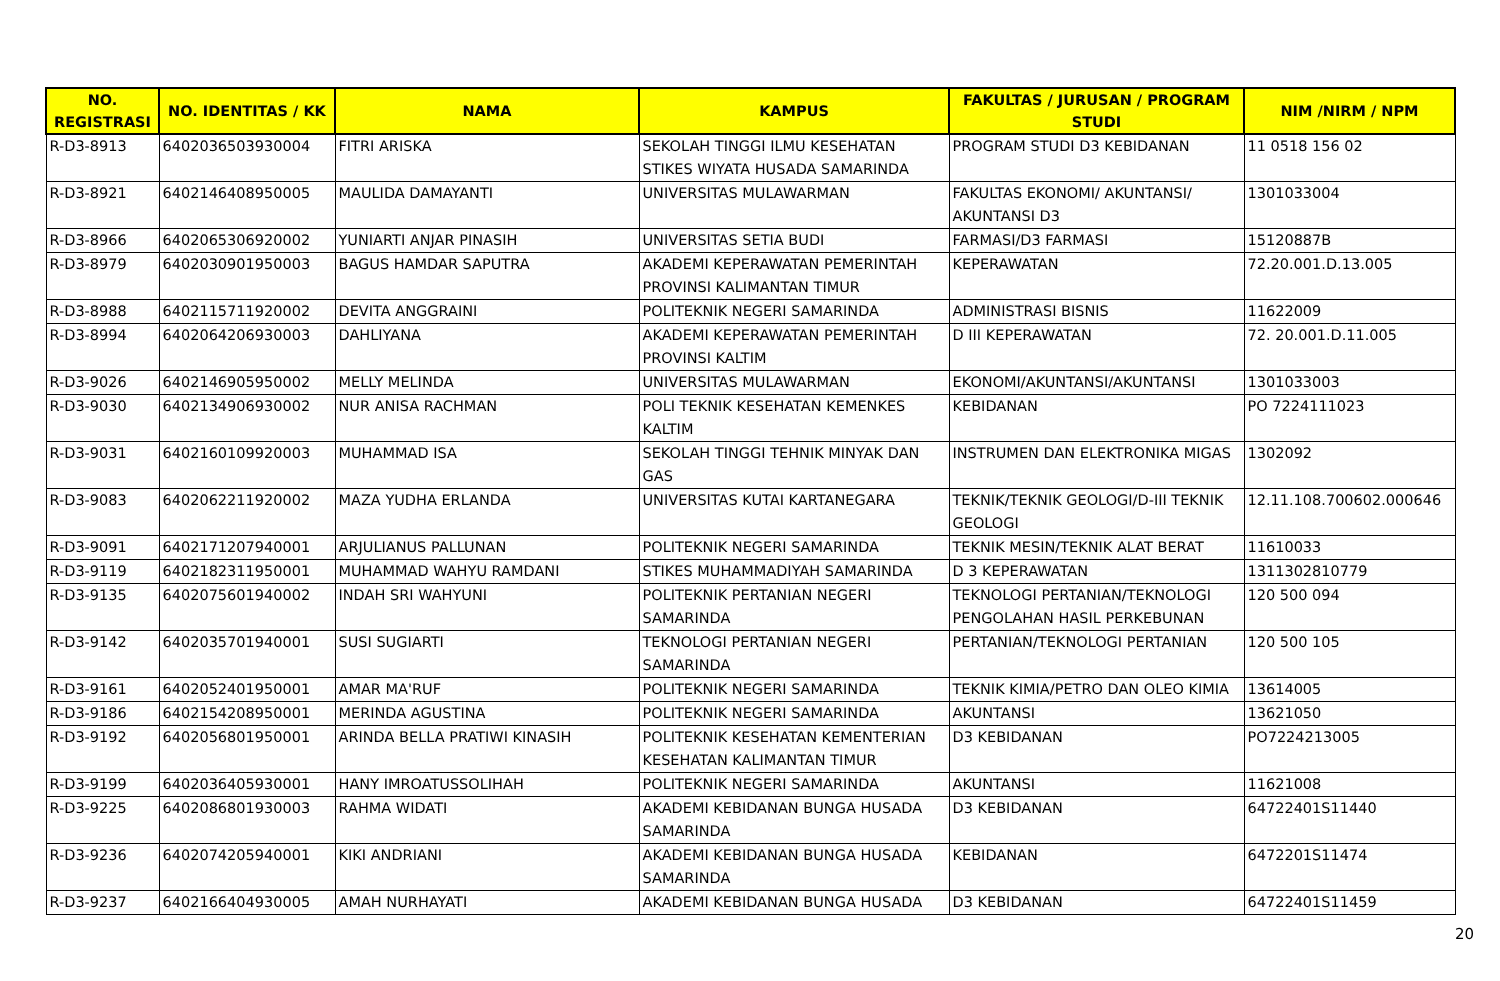| NO. REGISTRASI | NO. IDENTITAS / KK | NAMA | KAMPUS | FAKULTAS / JURUSAN / PROGRAM STUDI | NIM /NIRM / NPM |
| --- | --- | --- | --- | --- | --- |
| R-D3-8913 | 6402036503930004 | FITRI ARISKA | SEKOLAH TINGGI ILMU KESEHATAN STIKES WIYATA HUSADA SAMARINDA | PROGRAM STUDI D3 KEBIDANAN | 11 0518 156 02 |
| R-D3-8921 | 6402146408950005 | MAULIDA DAMAYANTI | UNIVERSITAS MULAWARMAN | FAKULTAS EKONOMI/ AKUNTANSI/ AKUNTANSI D3 | 1301033004 |
| R-D3-8966 | 6402065306920002 | YUNIARTI ANJAR PINASIH | UNIVERSITAS SETIA BUDI | FARMASI/D3 FARMASI | 15120887B |
| R-D3-8979 | 6402030901950003 | BAGUS HAMDAR SAPUTRA | AKADEMI KEPERAWATAN PEMERINTAH PROVINSI KALIMANTAN TIMUR | KEPERAWATAN | 72.20.001.D.13.005 |
| R-D3-8988 | 6402115711920002 | DEVITA ANGGRAINI | POLITEKNIK NEGERI SAMARINDA | ADMINISTRASI BISNIS | 11622009 |
| R-D3-8994 | 6402064206930003 | DAHLIYANA | AKADEMI KEPERAWATAN PEMERINTAH PROVINSI KALTIM | D III KEPERAWATAN | 72. 20.001.D.11.005 |
| R-D3-9026 | 6402146905950002 | MELLY MELINDA | UNIVERSITAS MULAWARMAN | EKONOMI/AKUNTANSI/AKUNTANSI | 1301033003 |
| R-D3-9030 | 6402134906930002 | NUR ANISA RACHMAN | POLI TEKNIK KESEHATAN KEMENKES KALTIM | KEBIDANAN | PO 7224111023 |
| R-D3-9031 | 6402160109920003 | MUHAMMAD ISA | SEKOLAH TINGGI TEHNIK MINYAK DAN GAS | INSTRUMEN DAN ELEKTRONIKA MIGAS | 1302092 |
| R-D3-9083 | 6402062211920002 | MAZA YUDHA ERLANDA | UNIVERSITAS KUTAI KARTANEGARA | TEKNIK/TEKNIK GEOLOGI/D-III TEKNIK GEOLOGI | 12.11.108.700602.000646 |
| R-D3-9091 | 6402171207940001 | ARJULIANUS PALLUNAN | POLITEKNIK NEGERI SAMARINDA | TEKNIK MESIN/TEKNIK ALAT BERAT | 11610033 |
| R-D3-9119 | 6402182311950001 | MUHAMMAD WAHYU RAMDANI | STIKES MUHAMMADIYAH SAMARINDA | D 3 KEPERAWATAN | 1311302810779 |
| R-D3-9135 | 6402075601940002 | INDAH SRI WAHYUNI | POLITEKNIK PERTANIAN NEGERI SAMARINDA | TEKNOLOGI PERTANIAN/TEKNOLOGI PENGOLAHAN HASIL PERKEBUNAN | 120 500 094 |
| R-D3-9142 | 6402035701940001 | SUSI SUGIARTI | TEKNOLOGI PERTANIAN NEGERI SAMARINDA | PERTANIAN/TEKNOLOGI PERTANIAN | 120 500 105 |
| R-D3-9161 | 6402052401950001 | AMAR MA'RUF | POLITEKNIK NEGERI SAMARINDA | TEKNIK KIMIA/PETRO DAN OLEO KIMIA | 13614005 |
| R-D3-9186 | 6402154208950001 | MERINDA AGUSTINA | POLITEKNIK NEGERI SAMARINDA | AKUNTANSI | 13621050 |
| R-D3-9192 | 6402056801950001 | ARINDA BELLA PRATIWI KINASIH | POLITEKNIK KESEHATAN KEMENTERIAN KESEHATAN KALIMANTAN TIMUR | D3 KEBIDANAN | PO7224213005 |
| R-D3-9199 | 6402036405930001 | HANY IMROATUSSOLIHAH | POLITEKNIK NEGERI SAMARINDA | AKUNTANSI | 11621008 |
| R-D3-9225 | 6402086801930003 | RAHMA WIDATI | AKADEMI KEBIDANAN BUNGA HUSADA SAMARINDA | D3 KEBIDANAN | 64722401S11440 |
| R-D3-9236 | 6402074205940001 | KIKI ANDRIANI | AKADEMI KEBIDANAN BUNGA HUSADA SAMARINDA | KEBIDANAN | 6472201S11474 |
| R-D3-9237 | 6402166404930005 | AMAH NURHAYATI | AKADEMI KEBIDANAN BUNGA HUSADA | D3 KEBIDANAN | 64722401S11459 |
20